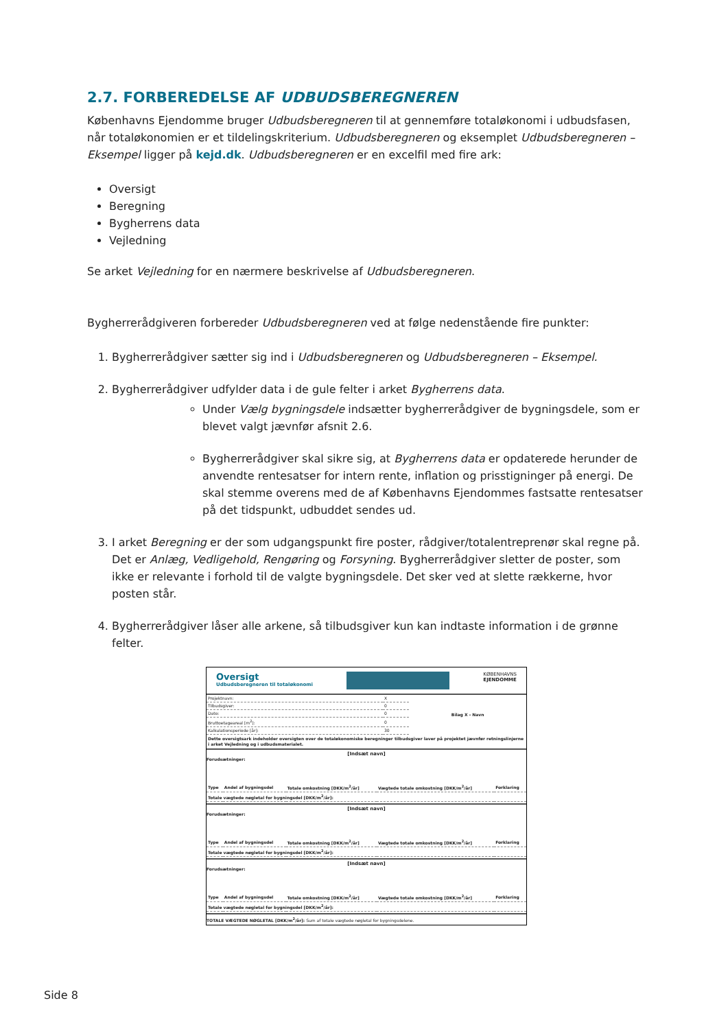2.7. FORBEREDELSE AF UDBUDSBEREGNEREN
Københavns Ejendomme bruger Udbudsberegneren til at gennemføre totaløkonomi i udbudsfasen, når totaløkonomien er et tildelingskriterium. Udbudsberegneren og eksemplet Udbudsberegneren – Eksempel ligger på kejd.dk. Udbudsberegneren er en excelfil med fire ark:
Oversigt
Beregning
Bygherrens data
Vejledning
Se arket Vejledning for en nærmere beskrivelse af Udbudsberegneren.
Bygherrerådgiveren forbereder Udbudsberegneren ved at følge nedenstående fire punkter:
1. Bygherrerådgiver sætter sig ind i Udbudsberegneren og Udbudsberegneren – Eksempel.
2. Bygherrerådgiver udfylder data i de gule felter i arket Bygherrens data.
Under Vælg bygningsdele indsætter bygherrerådgiver de bygningsdele, som er blevet valgt jævnfør afsnit 2.6.
Bygherrerådgiver skal sikre sig, at Bygherrens data er opdaterede herunder de anvendte rentesatser for intern rente, inflation og prisstigninger på energi. De skal stemme overens med de af Københavns Ejendommes fastsatte rentesatser på det tidspunkt, udbuddet sendes ud.
3. I arket Beregning er der som udgangspunkt fire poster, rådgiver/totalentreprenør skal regne på. Det er Anlæg, Vedligehold, Rengøring og Forsyning. Bygherrerådgiver sletter de poster, som ikke er relevante i forhold til de valgte bygningsdele. Det sker ved at slette rækkerne, hvor posten står.
4. Bygherrerådgiver låser alle arkene, så tilbudsgiver kun kan indtaste information i de grønne felter.
Oversigt
Udbudsberegneren til totaløkonomi
KØBENHAVNS
EJENDOMME
| Projektnavn: | X | Bilag X - Navn |
| Tilbudsgiver: | 0 | |
| Dato: | 0 | |
| Bruttoetageareal [m<sup>2</sup>]: | 0 | |
| Kalkulationsperiode [år]: | 30 | |
Dette oversigtsark indeholder oversigten over de totaløkonomiske beregninger tilbudsgiver laver på projektet jævnfør retningslinjerne i arket Vejledning og i udbudsmaterialet.
[Indsæt navn]
Forudsætninger:
| Type | Andel af bygningsdel | Totale omkostning [DKK/m<sup>2</sup>/år] | Vægtede totale omkostning [DKK/m<sup>2</sup>/år] | Forklaring |
| Totale vægtede nøgletal for bygningsdel [DKK/m<sup>2</sup>/år]: | | | | |
[Indsæt navn]
Forudsætninger:
| Type | Andel af bygningsdel | Totale omkostning [DKK/m<sup>2</sup>/år] | Vægtede totale omkostning [DKK/m<sup>2</sup>/år] | Forklaring |
| Totale vægtede nøgletal for bygningsdel [DKK/m<sup>2</sup>/år]: | | | | |
[Indsæt navn]
Forudsætninger:
| Type | Andel af bygningsdel | Totale omkostning [DKK/m<sup>2</sup>/år] | Vægtede totale omkostning [DKK/m<sup>2</sup>/år] | Forklaring |
| Totale vægtede nøgletal for bygningsdel [DKK/m<sup>2</sup>/år]: | | | | |
TOTALE VÆGTEDE NØGLETAL [DKK/m<sup>2</sup>/år]: Sum af totale vægtede nøgletal for bygningsdelene.
Side 8